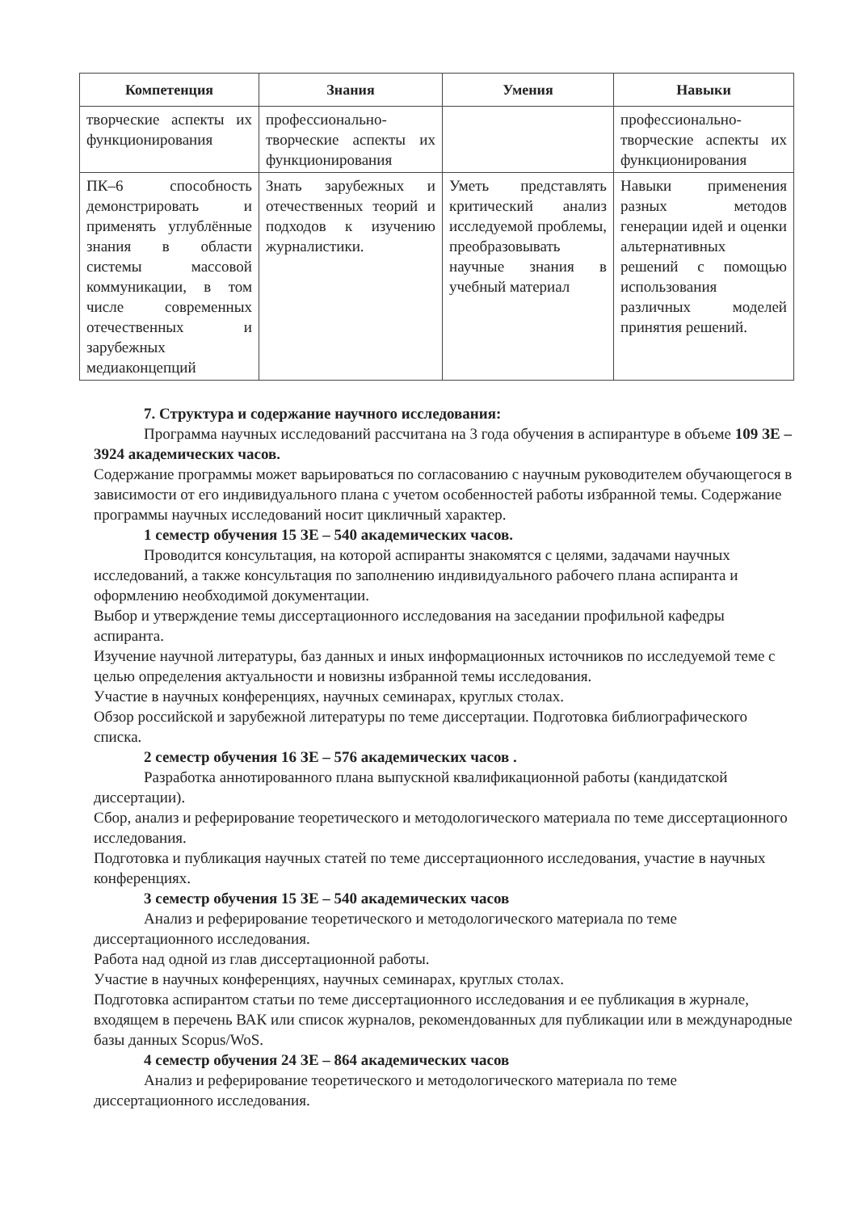| Компетенция | Знания | Умения | Навыки |
| --- | --- | --- | --- |
| творческие аспекты их функционирования | профессионально-творческие аспекты их функционирования | | профессионально-творческие аспекты их функционирования |
| ПК–6 способность демонстрировать и применять углублённые знания в области системы массовой коммуникации, в том числе современных отечественных и зарубежных медиаконцепций | Знать зарубежных и отечественных теорий и подходов к изучению журналистики. | Уметь представлять критический анализ исследуемой проблемы, преобразовывать научные знания в учебный материал | Навыки применения разных методов генерации идей и оценки альтернативных решений с помощью использования различных моделей принятия решений. |
7. Структура и содержание научного исследования:
Программа научных исследований рассчитана на 3 года обучения в аспирантуре в объеме 109 ЗЕ – 3924 академических часов.
Содержание программы может варьироваться по согласованию с научным руководителем обучающегося в зависимости от его индивидуального плана с учетом особенностей работы избранной темы. Содержание программы научных исследований носит цикличный характер.
1 семестр обучения 15 ЗЕ – 540 академических часов.
Проводится консультация, на которой аспиранты знакомятся с целями, задачами научных исследований, а также консультация по заполнению индивидуального рабочего плана аспиранта и оформлению необходимой документации.
Выбор и утверждение темы диссертационного исследования на заседании профильной кафедры аспиранта.
Изучение научной литературы, баз данных и иных информационных источников по исследуемой теме с целью определения актуальности и новизны избранной темы исследования.
Участие в научных конференциях, научных семинарах, круглых столах.
Обзор российской и зарубежной литературы по теме диссертации. Подготовка библиографического списка.
2 семестр обучения 16 ЗЕ – 576 академических часов .
Разработка аннотированного плана выпускной квалификационной работы (кандидатской диссертации).
Сбор, анализ и реферирование теоретического и методологического материала по теме диссертационного исследования.
Подготовка и публикация научных статей по теме диссертационного исследования, участие в научных конференциях.
3 семестр обучения 15 ЗЕ – 540 академических часов
Анализ и реферирование теоретического и методологического материала по теме диссертационного исследования.
Работа над одной из глав диссертационной работы.
Участие в научных конференциях, научных семинарах, круглых столах.
Подготовка аспирантом статьи по теме диссертационного исследования и ее публикация в журнале, входящем в перечень ВАК или список журналов, рекомендованных для публикации или в международные базы данных Scopus/WoS.
4 семестр обучения 24 ЗЕ – 864 академических часов
Анализ и реферирование теоретического и методологического материала по теме диссертационного исследования.